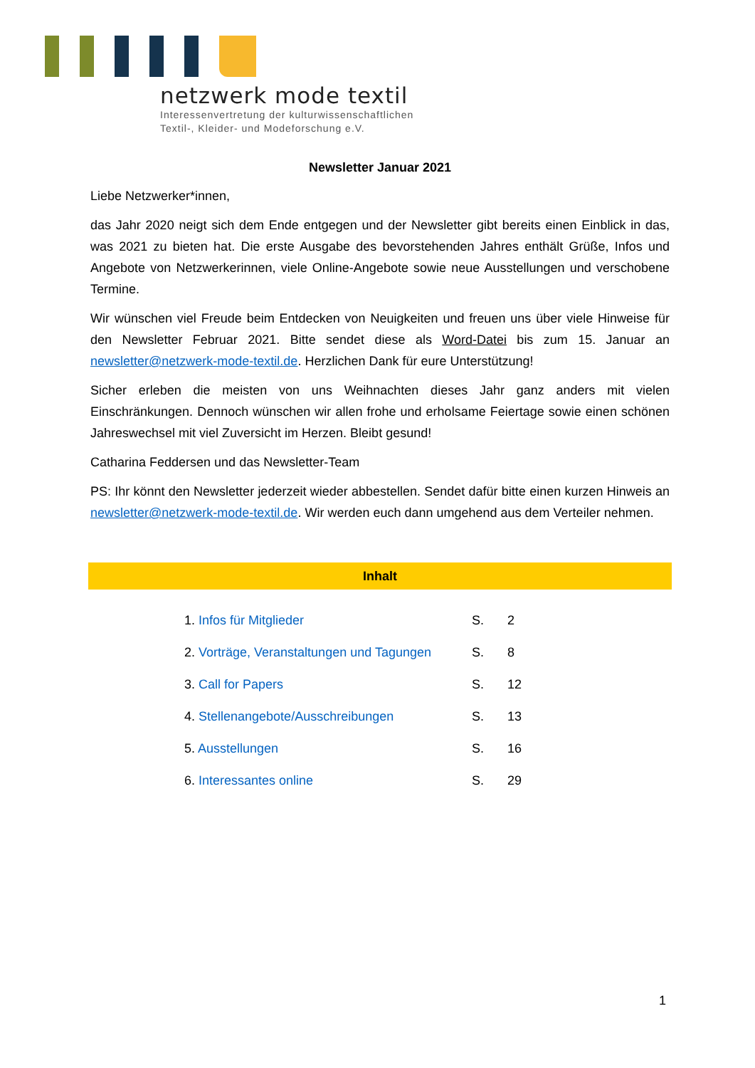netzwerk mode textil
Interessenvertretung der kulturwissenschaftlichen
Textil-, Kleider- und Modeforschung e.V.
Newsletter Januar 2021
Liebe Netzwerker*innen,
das Jahr 2020 neigt sich dem Ende entgegen und der Newsletter gibt bereits einen Einblick in das, was 2021 zu bieten hat. Die erste Ausgabe des bevorstehenden Jahres enthält Grüße, Infos und Angebote von Netzwerkerinnen, viele Online-Angebote sowie neue Ausstellungen und verschobene Termine.
Wir wünschen viel Freude beim Entdecken von Neuigkeiten und freuen uns über viele Hinweise für den Newsletter Februar 2021. Bitte sendet diese als Word-Datei bis zum 15. Januar an newsletter@netzwerk-mode-textil.de. Herzlichen Dank für eure Unterstützung!
Sicher erleben die meisten von uns Weihnachten dieses Jahr ganz anders mit vielen Einschränkungen. Dennoch wünschen wir allen frohe und erholsame Feiertage sowie einen schönen Jahreswechsel mit viel Zuversicht im Herzen. Bleibt gesund!
Catharina Feddersen und das Newsletter-Team
PS: Ihr könnt den Newsletter jederzeit wieder abbestellen. Sendet dafür bitte einen kurzen Hinweis an newsletter@netzwerk-mode-textil.de. Wir werden euch dann umgehend aus dem Verteiler nehmen.
Inhalt
| 1. Infos für Mitglieder | S. | 2 |
| 2. Vorträge, Veranstaltungen und Tagungen | S. | 8 |
| 3. Call for Papers | S. | 12 |
| 4. Stellenangebote/Ausschreibungen | S. | 13 |
| 5. Ausstellungen | S. | 16 |
| 6. Interessantes online | S. | 29 |
1